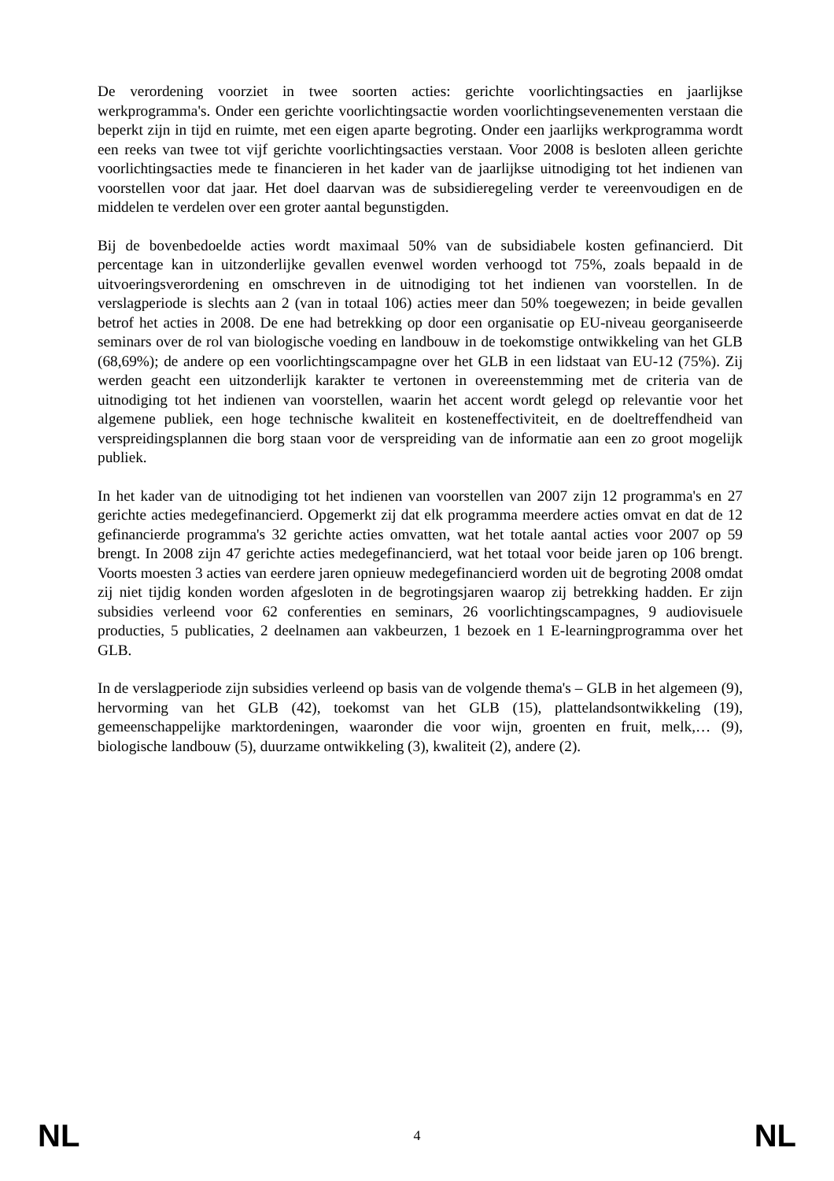De verordening voorziet in twee soorten acties: gerichte voorlichtingsacties en jaarlijkse werkprogramma's. Onder een gerichte voorlichtingsactie worden voorlichtingsevenementen verstaan die beperkt zijn in tijd en ruimte, met een eigen aparte begroting. Onder een jaarlijks werkprogramma wordt een reeks van twee tot vijf gerichte voorlichtingsacties verstaan. Voor 2008 is besloten alleen gerichte voorlichtingsacties mede te financieren in het kader van de jaarlijkse uitnodiging tot het indienen van voorstellen voor dat jaar. Het doel daarvan was de subsidieregeling verder te vereenvoudigen en de middelen te verdelen over een groter aantal begunstigden.
Bij de bovenbedoelde acties wordt maximaal 50% van de subsidiabele kosten gefinancierd. Dit percentage kan in uitzonderlijke gevallen evenwel worden verhoogd tot 75%, zoals bepaald in de uitvoeringsverordening en omschreven in de uitnodiging tot het indienen van voorstellen. In de verslagperiode is slechts aan 2 (van in totaal 106) acties meer dan 50% toegewezen; in beide gevallen betrof het acties in 2008. De ene had betrekking op door een organisatie op EU-niveau georganiseerde seminars over de rol van biologische voeding en landbouw in de toekomstige ontwikkeling van het GLB (68,69%); de andere op een voorlichtingscampagne over het GLB in een lidstaat van EU-12 (75%). Zij werden geacht een uitzonderlijk karakter te vertonen in overeenstemming met de criteria van de uitnodiging tot het indienen van voorstellen, waarin het accent wordt gelegd op relevantie voor het algemene publiek, een hoge technische kwaliteit en kosteneffectiviteit, en de doeltreffendheid van verspreidingsplannen die borg staan voor de verspreiding van de informatie aan een zo groot mogelijk publiek.
In het kader van de uitnodiging tot het indienen van voorstellen van 2007 zijn 12 programma's en 27 gerichte acties medegefinancierd. Opgemerkt zij dat elk programma meerdere acties omvat en dat de 12 gefinancierde programma's 32 gerichte acties omvatten, wat het totale aantal acties voor 2007 op 59 brengt. In 2008 zijn 47 gerichte acties medegefinancierd, wat het totaal voor beide jaren op 106 brengt. Voorts moesten 3 acties van eerdere jaren opnieuw medegefinancierd worden uit de begroting 2008 omdat zij niet tijdig konden worden afgesloten in de begrotingsjaren waarop zij betrekking hadden. Er zijn subsidies verleend voor 62 conferenties en seminars, 26 voorlichtingscampagnes, 9 audiovisuele producties, 5 publicaties, 2 deelnamen aan vakbeurzen, 1 bezoek en 1 E-learningprogramma over het GLB.
In de verslagperiode zijn subsidies verleend op basis van de volgende thema's – GLB in het algemeen (9), hervorming van het GLB (42), toekomst van het GLB (15), plattelandsontwikkeling (19), gemeenschappelijke marktordeningen, waaronder die voor wijn, groenten en fruit, melk,… (9), biologische landbouw (5), duurzame ontwikkeling (3), kwaliteit (2), andere (2).
NL 4 NL